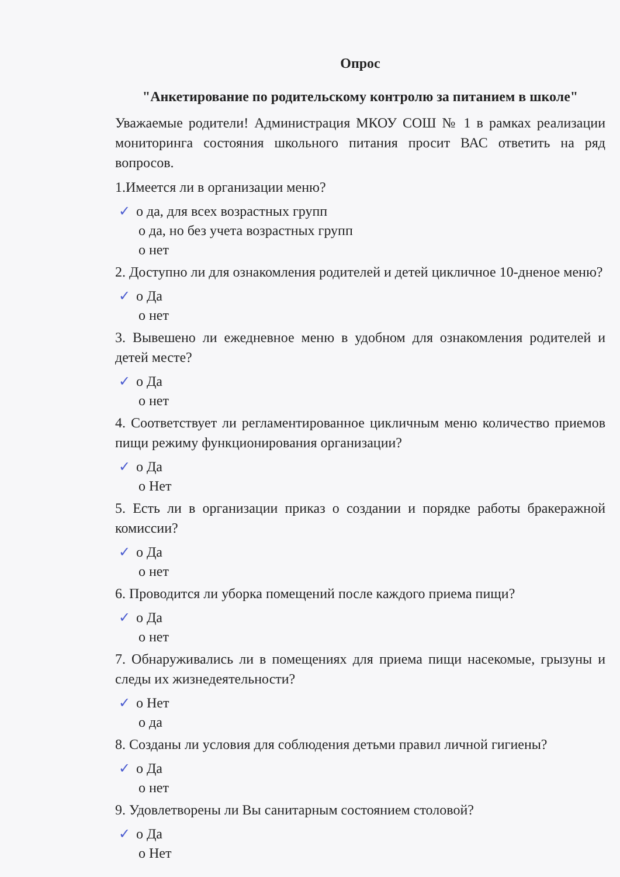Опрос
"Анкетирование по родительскому контролю за питанием в школе"
Уважаемые родители! Администрация МКОУ СОШ № 1 в рамках реализации мониторинга состояния школьного питания просит ВАС ответить на ряд вопросов.
1.Имеется ли в организации меню?
✓ o да, для всех возрастных групп
o да, но без учета возрастных групп
o нет
2. Доступно ли для ознакомления родителей и детей цикличное 10-дненое меню?
✓ o Да
o нет
3. Вывешено ли ежедневное меню в удобном для ознакомления родителей и детей месте?
✓ o Да
o нет
4. Соответствует ли регламентированное цикличным меню количество приемов пищи режиму функционирования организации?
✓ o Да
o Нет
5. Есть ли в организации приказ о создании и порядке работы бракеражной комиссии?
✓ o Да
o нет
6. Проводится ли уборка помещений после каждого приема пищи?
✓ o Да
o нет
7. Обнаруживались ли в помещениях для приема пищи насекомые, грызуны и следы их жизнедеятельности?
✓ o Нет
o да
8. Созданы ли условия для соблюдения детьми правил личной гигиены?
✓ o Да
o нет
9. Удовлетворены ли Вы санитарным состоянием столовой?
✓ o Да
o Нет